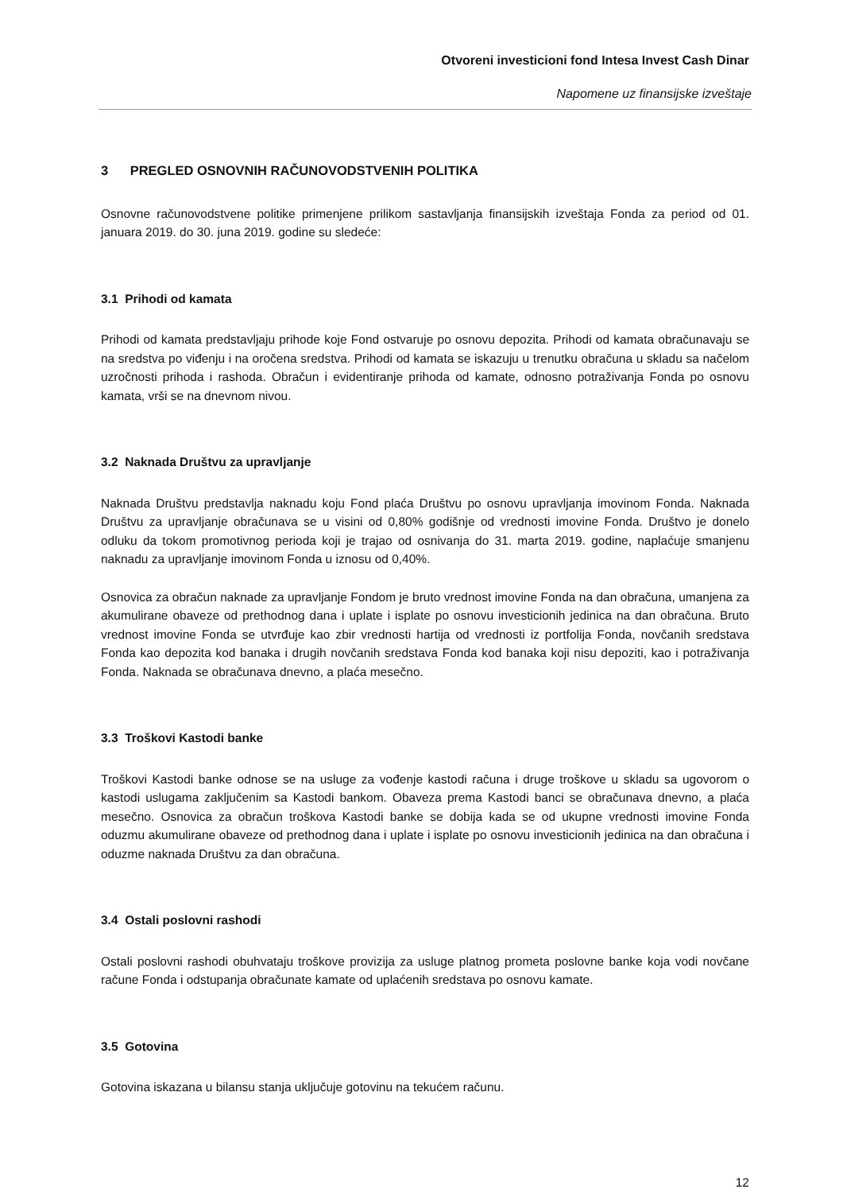Otvoreni investicioni fond Intesa Invest Cash Dinar
Napomene uz finansijske izveštaje
3 PREGLED OSNOVNIH RAČUNOVODSTVENIH POLITIKA
Osnovne računovodstvene politike primenjene prilikom sastavljanja finansijskih izveštaja Fonda za period od 01. januara 2019. do 30. juna 2019. godine su sledeće:
3.1 Prihodi od kamata
Prihodi od kamata predstavljaju prihode koje Fond ostvaruje po osnovu depozita. Prihodi od kamata obračunavaju se na sredstva po viđenju i na oročena sredstva. Prihodi od kamata se iskazuju u trenutku obračuna u skladu sa načelom uzročnosti prihoda i rashoda. Obračun i evidentiranje prihoda od kamate, odnosno potraživanja Fonda po osnovu kamata, vrši se na dnevnom nivou.
3.2 Naknada Društvu za upravljanje
Naknada Društvu predstavlja naknadu koju Fond plaća Društvu po osnovu upravljanja imovinom Fonda. Naknada Društvu za upravljanje obračunava se u visini od 0,80% godišnje od vrednosti imovine Fonda. Društvo je donelo odluku da tokom promotivnog perioda koji je trajao od osnivanja do 31. marta 2019. godine, naplaćuje smanjenu naknadu za upravljanje imovinom Fonda u iznosu od 0,40%.
Osnovica za obračun naknade za upravljanje Fondom je bruto vrednost imovine Fonda na dan obračuna, umanjena za akumulirane obaveze od prethodnog dana i uplate i isplate po osnovu investicionih jedinica na dan obračuna. Bruto vrednost imovine Fonda se utvrđuje kao zbir vrednosti hartija od vrednosti iz portfolija Fonda, novčanih sredstava Fonda kao depozita kod banaka i drugih novčanih sredstava Fonda kod banaka koji nisu depoziti, kao i potraživanja Fonda. Naknada se obračunava dnevno, a plaća mesečno.
3.3 Troškovi Kastodi banke
Troškovi Kastodi banke odnose se na usluge za vođenje kastodi računa i druge troškove u skladu sa ugovorom o kastodi uslugama zaključenim sa Kastodi bankom. Obaveza prema Kastodi banci se obračunava dnevno, a plaća mesečno. Osnovica za obračun troškova Kastodi banke se dobija kada se od ukupne vrednosti imovine Fonda oduzmu akumulirane obaveze od prethodnog dana i uplate i isplate po osnovu investicionih jedinica na dan obračuna i oduzme naknada Društvu za dan obračuna.
3.4 Ostali poslovni rashodi
Ostali poslovni rashodi obuhvataju troškove provizija za usluge platnog prometa poslovne banke koja vodi novčane račune Fonda i odstupanja obračunate kamate od uplaćenih sredstava po osnovu kamate.
3.5 Gotovina
Gotovina iskazana u bilansu stanja uključuje gotovinu na tekućem računu.
12